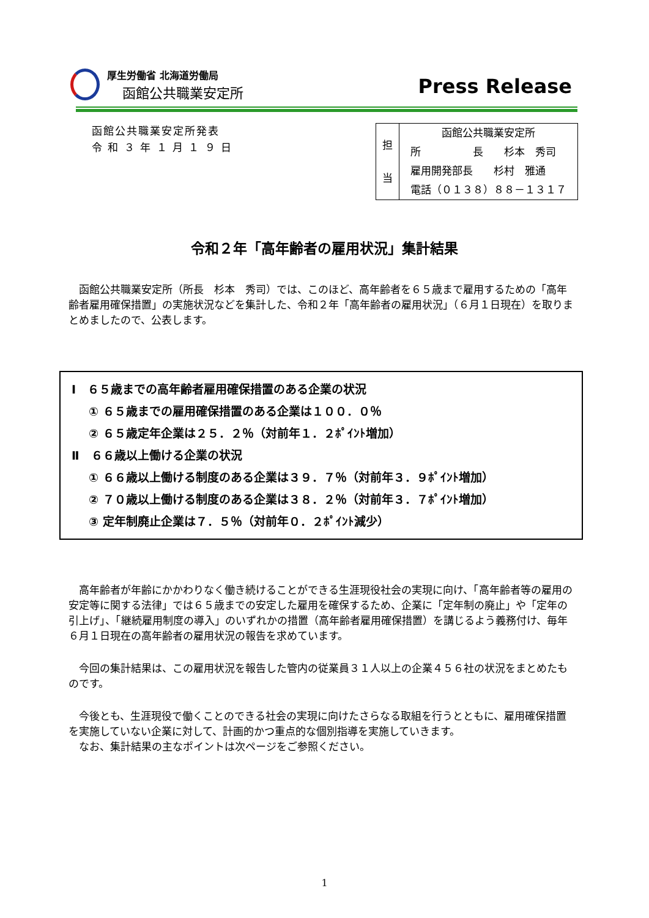厚生労働省 北海道労働局
函館公共職業安定所
Press Release
函館公共職業安定所発表
令 和 ３ 年 １ 月 １ ９ 日
| 担 当 | 函館公共職業安定所 |
| | 所 長 杉本 秀司 |
| | 雇用開発部長 杉村 雅通 |
| | 電話（０１３８）８８－１３１７ |
令和２年「高年齢者の雇用状況」集計結果
函館公共職業安定所（所長　杉本　秀司）では、このほど、高年齢者を６５歳まで雇用するための「高年齢者雇用確保措置」の実施状況などを集計した、令和２年「高年齢者の雇用状況」（６月１日現在）を取りまとめましたので、公表します。
Ⅰ　６５歳までの高年齢者雇用確保措置のある企業の状況
① ６５歳までの雇用確保措置のある企業は１００．０％
② ６５歳定年企業は２５．２％（対前年１．２ﾎﾟｲﾝﾄ増加）
Ⅱ　６６歳以上働ける企業の状況
① ６６歳以上働ける制度のある企業は３９．７％（対前年３．９ﾎﾟｲﾝﾄ増加）
② ７０歳以上働ける制度のある企業は３８．２％（対前年３．７ﾎﾟｲﾝﾄ増加）
③ 定年制廃止企業は７．５％（対前年０．２ﾎﾟｲﾝﾄ減少）
高年齢者が年齢にかかわりなく働き続けることができる生涯現役社会の実現に向け、「高年齢者等の雇用の安定等に関する法律」では６５歳までの安定した雇用を確保するため、企業に「定年制の廃止」や「定年の引上げ」、「継続雇用制度の導入」のいずれかの措置（高年齢者雇用確保措置）を講じるよう義務付け、毎年６月１日現在の高年齢者の雇用状況の報告を求めています。
今回の集計結果は、この雇用状況を報告した管内の従業員３１人以上の企業４５６社の状況をまとめたものです。
今後とも、生涯現役で働くことのできる社会の実現に向けたさらなる取組を行うとともに、雇用確保措置を実施していない企業に対して、計画的かつ重点的な個別指導を実施していきます。
なお、集計結果の主なポイントは次ページをご参照ください。
1